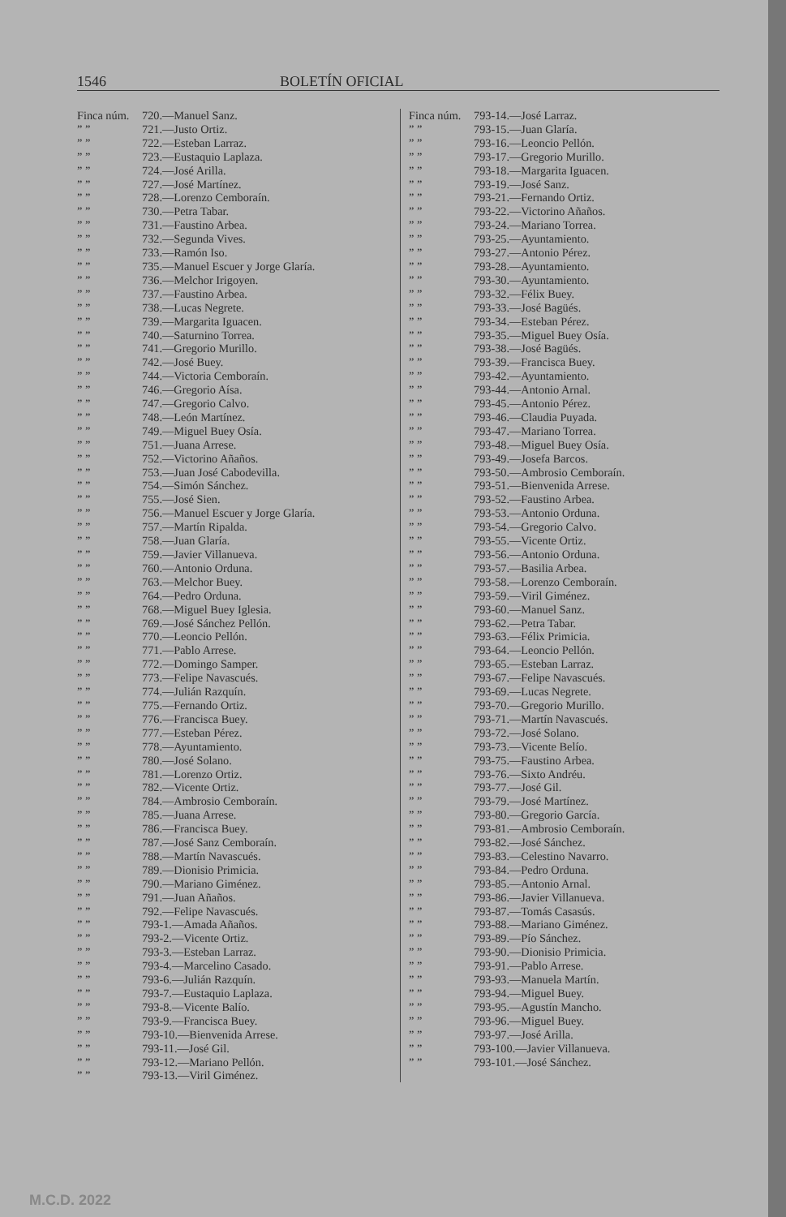1546 BOLETÍN OFICIAL
Finca núm. 720.—Manuel Sanz.
” ” 721.—Justo Ortiz.
” ” 722.—Esteban Larraz.
” ” 723.—Eustaquio Laplaza.
” ” 724.—José Arilla.
” ” 727.—José Martínez.
” ” 728.—Lorenzo Cemboraín.
” ” 730.—Petra Tabar.
” ” 731.—Faustino Arbea.
” ” 732.—Segunda Vives.
” ” 733.—Ramón Iso.
” ” 735.—Manuel Escuer y Jorge Glaría.
” ” 736.—Melchor Irigoyen.
” ” 737.—Faustino Arbea.
” ” 738.—Lucas Negrete.
” ” 739.—Margarita Iguacen.
” ” 740.—Saturnino Torrea.
” ” 741.—Gregorio Murillo.
” ” 742.—José Buey.
” ” 744.—Victoria Cemboraín.
” ” 746.—Gregorio Aísa.
” ” 747.—Gregorio Calvo.
” ” 748.—León Martínez.
” ” 749.—Miguel Buey Osía.
” ” 751.—Juana Arrese.
” ” 752.—Victorino Añaños.
” ” 753.—Juan José Cabodevilla.
” ” 754.—Simón Sánchez.
” ” 755.—José Sien.
” ” 756.—Manuel Escuer y Jorge Glaría.
” ” 757.—Martín Ripalda.
” ” 758.—Juan Glaría.
” ” 759.—Javier Villanueva.
” ” 760.—Antonio Orduna.
” ” 763.—Melchor Buey.
” ” 764.—Pedro Orduna.
” ” 768.—Miguel Buey Iglesia.
” ” 769.—José Sánchez Pellón.
” ” 770.—Leoncio Pellón.
” ” 771.—Pablo Arrese.
” ” 772.—Domingo Samper.
” ” 773.—Felipe Navascués.
” ” 774.—Julián Razquín.
” ” 775.—Fernando Ortiz.
” ” 776.—Francisca Buey.
” ” 777.—Esteban Pérez.
” ” 778.—Ayuntamiento.
” ” 780.—José Solano.
” ” 781.—Lorenzo Ortiz.
” ” 782.—Vicente Ortiz.
” ” 784.—Ambrosio Cemboraín.
” ” 785.—Juana Arrese.
” ” 786.—Francisca Buey.
” ” 787.—José Sanz Cemboraín.
” ” 788.—Martín Navascués.
” ” 789.—Dionisio Primicia.
” ” 790.—Mariano Giménez.
” ” 791.—Juan Añaños.
” ” 792.—Felipe Navascués.
” ” 793-1.—Amada Añaños.
” ” 793-2.—Vicente Ortiz.
” ” 793-3.—Esteban Larraz.
” ” 793-4.—Marcelino Casado.
” ” 793-6.—Julián Razquín.
” ” 793-7.—Eustaquio Laplaza.
” ” 793-8.—Vicente Balío.
” ” 793-9.—Francisca Buey.
” ” 793-10.—Bienvenida Arrese.
” ” 793-11.—José Gil.
” ” 793-12.—Mariano Pellón.
” ” 793-13.—Viril Giménez.
Finca núm. 793-14.—José Larraz.
” ” 793-15.—Juan Glaría.
” ” 793-16.—Leoncio Pellón.
” ” 793-17.—Gregorio Murillo.
” ” 793-18.—Margarita Iguacen.
” ” 793-19.—José Sanz.
” ” 793-21.—Fernando Ortiz.
” ” 793-22.—Victorino Añaños.
” ” 793-24.—Mariano Torrea.
” ” 793-25.—Ayuntamiento.
” ” 793-27.—Antonio Pérez.
” ” 793-28.—Ayuntamiento.
” ” 793-30.—Ayuntamiento.
” ” 793-32.—Félix Buey.
” ” 793-33.—José Bagüés.
” ” 793-34.—Esteban Pérez.
” ” 793-35.—Miguel Buey Osía.
” ” 793-38.—José Bagüés.
” ” 793-39.—Francisca Buey.
” ” 793-42.—Ayuntamiento.
” ” 793-44.—Antonio Arnal.
” ” 793-45.—Antonio Pérez.
” ” 793-46.—Claudia Puyada.
” ” 793-47.—Mariano Torrea.
” ” 793-48.—Miguel Buey Osía.
” ” 793-49.—Josefa Barcos.
” ” 793-50.—Ambrosio Cemboraín.
” ” 793-51.—Bienvenida Arrese.
” ” 793-52.—Faustino Arbea.
” ” 793-53.—Antonio Orduna.
” ” 793-54.—Gregorio Calvo.
” ” 793-55.—Vicente Ortiz.
” ” 793-56.—Antonio Orduna.
” ” 793-57.—Basilia Arbea.
” ” 793-58.—Lorenzo Cemboraín.
” ” 793-59.—Viril Giménez.
” ” 793-60.—Manuel Sanz.
” ” 793-62.—Petra Tabar.
” ” 793-63.—Félix Primicia.
” ” 793-64.—Leoncio Pellón.
” ” 793-65.—Esteban Larraz.
” ” 793-67.—Felipe Navascués.
” ” 793-69.—Lucas Negrete.
” ” 793-70.—Gregorio Murillo.
” ” 793-71.—Martín Navascués.
” ” 793-72.—José Solano.
” ” 793-73.—Vicente Belío.
” ” 793-75.—Faustino Arbea.
” ” 793-76.—Sixto Andréu.
” ” 793-77.—José Gil.
” ” 793-79.—José Martínez.
” ” 793-80.—Gregorio García.
” ” 793-81.—Ambrosio Cemboraín.
” ” 793-82.—José Sánchez.
” ” 793-83.—Celestino Navarro.
” ” 793-84.—Pedro Orduna.
” ” 793-85.—Antonio Arnal.
” ” 793-86.—Javier Villanueva.
” ” 793-87.—Tomás Casasús.
” ” 793-88.—Mariano Giménez.
” ” 793-89.—Pío Sánchez.
” ” 793-90.—Dionisio Primicia.
” ” 793-91.—Pablo Arrese.
” ” 793-93.—Manuela Martín.
” ” 793-94.—Miguel Buey.
” ” 793-95.—Agustín Mancho.
” ” 793-96.—Miguel Buey.
” ” 793-97.—José Arilla.
” ” 793-100.—Javier Villanueva.
” ” 793-101.—José Sánchez.
M.C.D. 2022